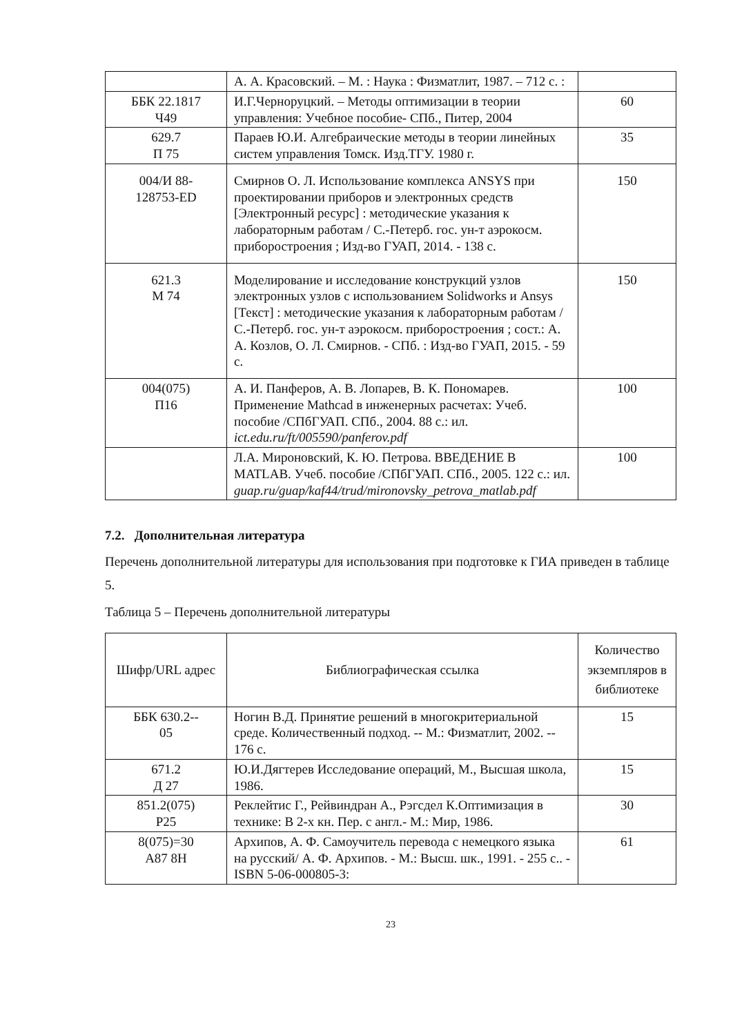| | А. А. Красовский. – М. : Наука : Физматлит, 1987. – 712 с. : | |
| ББК 22.1817 Ч49 | И.Г.Черноруцкий. – Методы оптимизации в теории управления: Учебное пособие- СПб., Питер, 2004 | 60 |
| 629.7 П 75 | Параев Ю.И. Алгебраические методы в теории линейных систем управления Томск. Изд.ТГУ. 1980 г. | 35 |
| 004/И 88- 128753-ED | Смирнов О. Л. Использование комплекса ANSYS при проектировании приборов и электронных средств [Электронный ресурс] : методические указания к лабораторным работам / С.-Петерб. гос. ун-т аэрокосм. приборостроения ; Изд-во ГУАП, 2014. - 138 с. | 150 |
| 621.3 М 74 | Моделирование и исследование конструкций узлов электронных узлов с использованием Solidworks и Ansys [Текст] : методические указания к лабораторным работам / С.-Петерб. гос. ун-т аэрокосм. приборостроения ; сост.: А. А. Козлов, О. Л. Смирнов. - СПб. : Изд-во ГУАП, 2015. - 59 с. | 150 |
| 004(075) П16 | А. И. Панферов, А. В. Лопарев, В. К. Пономарев. Применение Mathcad в инженерных расчетах: Учеб. пособие /СПбГУАП. СПб., 2004. 88 с.: ил. ict.edu.ru/ft/005590/panferov.pdf | 100 |
| | Л.А. Мироновский, К. Ю. Петрова. ВВЕДЕНИЕ В MATLAB. Учеб. пособие /СПбГУАП. СПб., 2005. 122 с.: ил. guap.ru/guap/kaf44/trud/mironovsky_petrova_matlab.pdf | 100 |
7.2. Дополнительная литература
Перечень дополнительной литературы для использования при подготовке к ГИА приведен в таблице 5.
Таблица 5 – Перечень дополнительной литературы
| Шифр/URL адрес | Библиографическая ссылка | Количество экземпляров в библиотеке |
| --- | --- | --- |
| ББК 630.2-- 05 | Ногин В.Д. Принятие решений в многокритериальной среде. Количественный подход. -- М.: Физматлит, 2002. -- 176 с. | 15 |
| 671.2 Д 27 | Ю.И.Дягтерев Исследование операций, М., Высшая школа, 1986. | 15 |
| 851.2(075) Р25 | Реклейтис Г., Рейвиндран А., Рэгсдел К.Оптимизация в технике: В 2-х кн. Пер. с англ.- М.: Мир, 1986. | 30 |
| 8(075)=30 А87 8Н | Архипов, А. Ф. Самоучитель перевода с немецкого языка на русский/ А. Ф. Архипов. - М.: Высш. шк., 1991. - 255 с.. - ISBN 5-06-000805-3: | 61 |
23